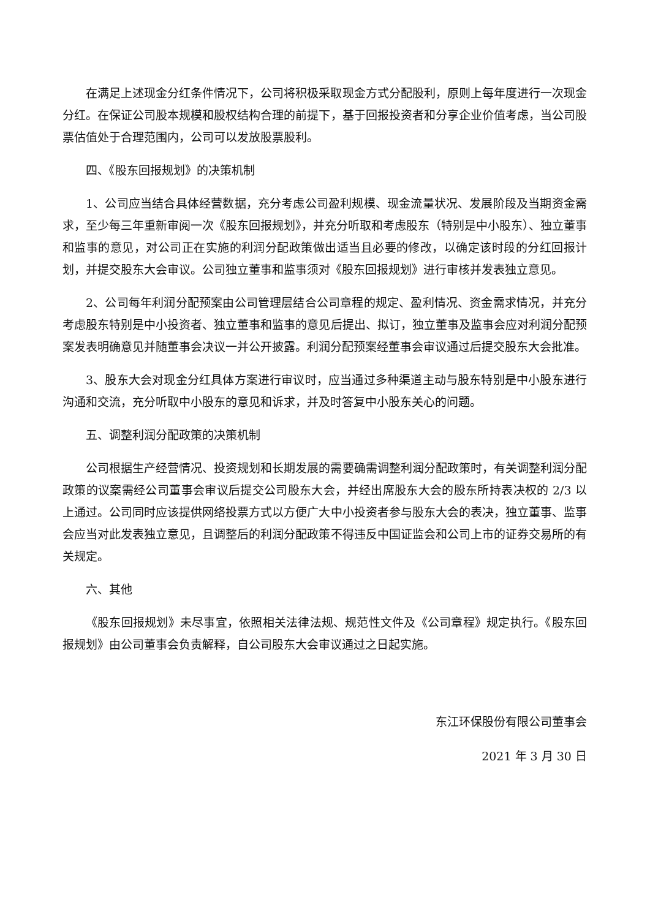在满足上述现金分红条件情况下，公司将积极采取现金方式分配股利，原则上每年度进行一次现金分红。在保证公司股本规模和股权结构合理的前提下，基于回报投资者和分享企业价值考虑，当公司股票估值处于合理范围内，公司可以发放股票股利。
四、《股东回报规划》的决策机制
1、公司应当结合具体经营数据，充分考虑公司盈利规模、现金流量状况、发展阶段及当期资金需求，至少每三年重新审阅一次《股东回报规划》，并充分听取和考虑股东（特别是中小股东）、独立董事和监事的意见，对公司正在实施的利润分配政策做出适当且必要的修改，以确定该时段的分红回报计划，并提交股东大会审议。公司独立董事和监事须对《股东回报规划》进行审核并发表独立意见。
2、公司每年利润分配预案由公司管理层结合公司章程的规定、盈利情况、资金需求情况，并充分考虑股东特别是中小投资者、独立董事和监事的意见后提出、拟订，独立董事及监事会应对利润分配预案发表明确意见并随董事会决议一并公开披露。利润分配预案经董事会审议通过后提交股东大会批准。
3、股东大会对现金分红具体方案进行审议时，应当通过多种渠道主动与股东特别是中小股东进行沟通和交流，充分听取中小股东的意见和诉求，并及时答复中小股东关心的问题。
五、调整利润分配政策的决策机制
公司根据生产经营情况、投资规划和长期发展的需要确需调整利润分配政策时，有关调整利润分配政策的议案需经公司董事会审议后提交公司股东大会，并经出席股东大会的股东所持表决权的 2/3 以上通过。公司同时应该提供网络投票方式以方便广大中小投资者参与股东大会的表决，独立董事、监事会应当对此发表独立意见，且调整后的利润分配政策不得违反中国证监会和公司上市的证券交易所的有关规定。
六、其他
《股东回报规划》未尽事宜，依照相关法律法规、规范性文件及《公司章程》规定执行。《股东回报规划》由公司董事会负责解释，自公司股东大会审议通过之日起实施。
东江环保股份有限公司董事会
2021 年 3 月 30 日